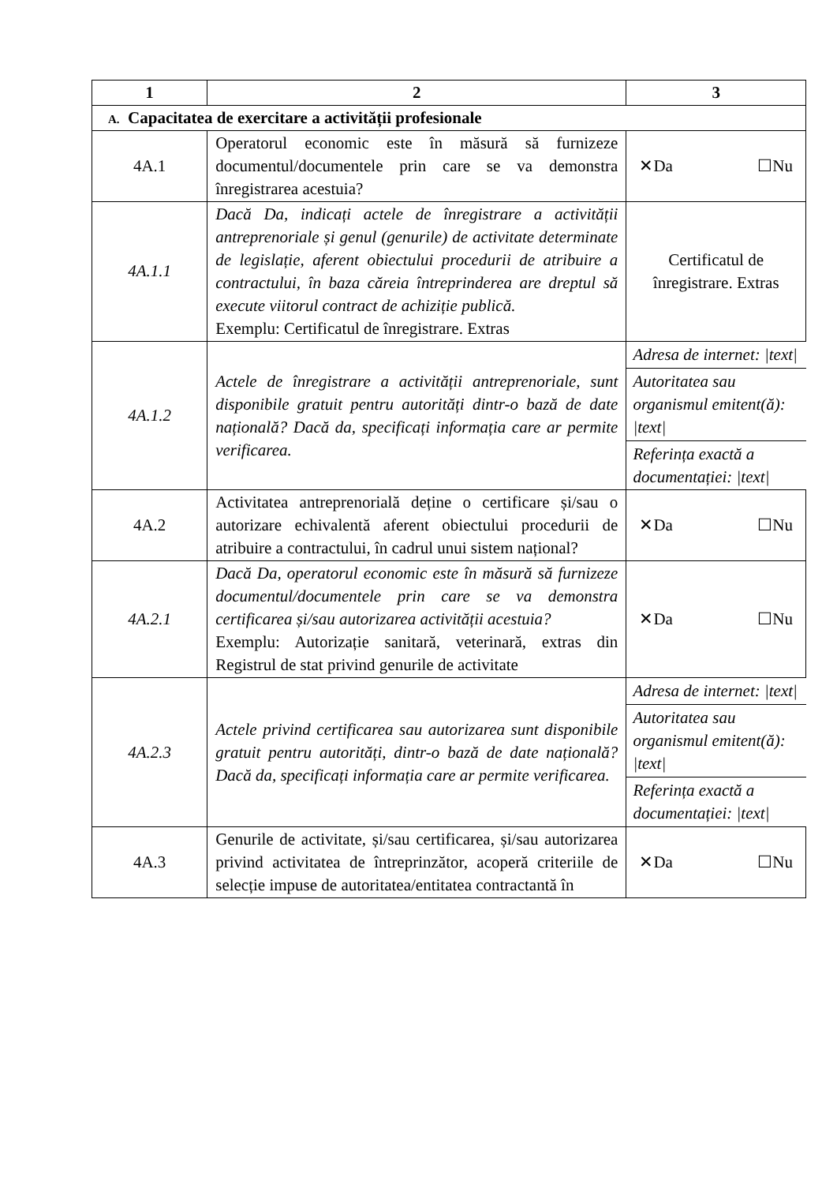| 1 | 2 | 3 |
| --- | --- | --- |
| A. Capacitatea de exercitare a activității profesionale | | |
| 4A.1 | Operatorul economic este în măsură să furnizeze documentul/documentele prin care se va demonstra înregistrarea acestuia? | ✕Da ☐Nu |
| 4A.1.1 | Dacă Da, indicați actele de înregistrare a activității antreprenoriale și genul (genurile) de activitate determinate de legislație, aferent obiectului procedurii de atribuire a contractului, în baza căreia întreprinderea are dreptul să execute viitorul contract de achiziție publică. Exemplu: Certificatul de înregistrare. Extras | Certificatul de înregistrare. Extras |
| 4A.1.2 | Actele de înregistrare a activității antreprenoriale, sunt disponibile gratuit pentru autorități dintr-o bază de date națională? Dacă da, specificați informația care ar permite verificarea. | Adresa de internet: /text/ Autoritatea sau organismul emitent(ă): /text/ Referința exactă a documentației: /text/ |
| 4A.2 | Activitatea antreprenorială deține o certificare și/sau o autorizare echivalentă aferent obiectului procedurii de atribuire a contractului, în cadrul unui sistem național? | ✕Da ☐Nu |
| 4A.2.1 | Dacă Da, operatorul economic este în măsură să furnizeze documentul/documentele prin care se va demonstra certificarea și/sau autorizarea activității acestuia? Exemplu: Autorizație sanitară, veterinară, extras din Registrul de stat privind genurile de activitate | ✕Da ☐Nu |
| 4A.2.3 | Actele privind certificarea sau autorizarea sunt disponibile gratuit pentru autorități, dintr-o bază de date națională? Dacă da, specificați informația care ar permite verificarea. | Adresa de internet: /text/ Autoritatea sau organismul emitent(ă): /text/ Referința exactă a documentației: /text/ |
| 4A.3 | Genurile de activitate, și/sau certificarea, și/sau autorizarea privind activitatea de întreprinzător, acoperă criteriile de selecție impuse de autoritatea/entitatea contractantă în | ✕Da ☐Nu |